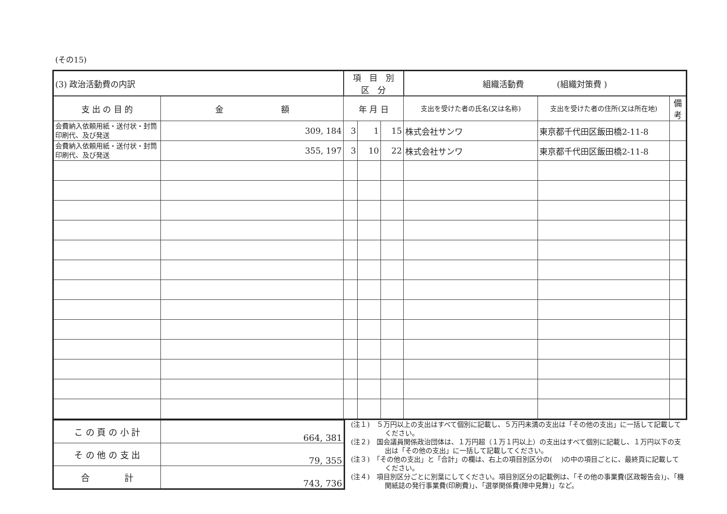(その15)
| (3) 政治活動費の内訳 | | 項 目 別 区 分 | | | 組織活動費 (組織対策費 ) | | |
| 支 出 の 目 的 | 金 額 | 年 月 日 | | | 支出を受けた者の氏名(又は名称) | 支出を受けた者の住所(又は所在地) | 備考 |
| 会費納入依頼用紙・送付状・封筒印刷代、及び発送 | 309, 184 | 3 | 1 | 15 | 株式会社サンワ | 東京都千代田区飯田橋2-11-8 | |
| 会費納入依頼用紙・送付状・封筒印刷代、及び発送 | 355, 197 | 3 | 10 | 22 | 株式会社サンワ | 東京都千代田区飯田橋2-11-8 | |
| こ の 頁 の 小 計 | 664, 381 |
| そ の 他 の 支 出 | 79, 355 |
| 合 計 | 743, 736 |
(注１)　５万円以上の支出はすべて個別に記載し、５万円未満の支出は「その他の支出」に一括して記載してください。
(注２)　国会議員関係政治団体は、１万円超（１万１円以上）の支出はすべて個別に記載し、１万円以下の支出は「その他の支出」に一括して記載してください。
(注３)　「その他の支出」と「合計」の欄は、右上の項目別区分の(　 )の中の項目ごとに、最終頁に記載してください。
(注４)　項目別区分ごとに別葉にしてください。項目別区分の記載例は、「その他の事業費(区政報告会)」、「機関紙誌の発行事業費(印刷費)」、「選挙関係費(陣中見舞)」など。